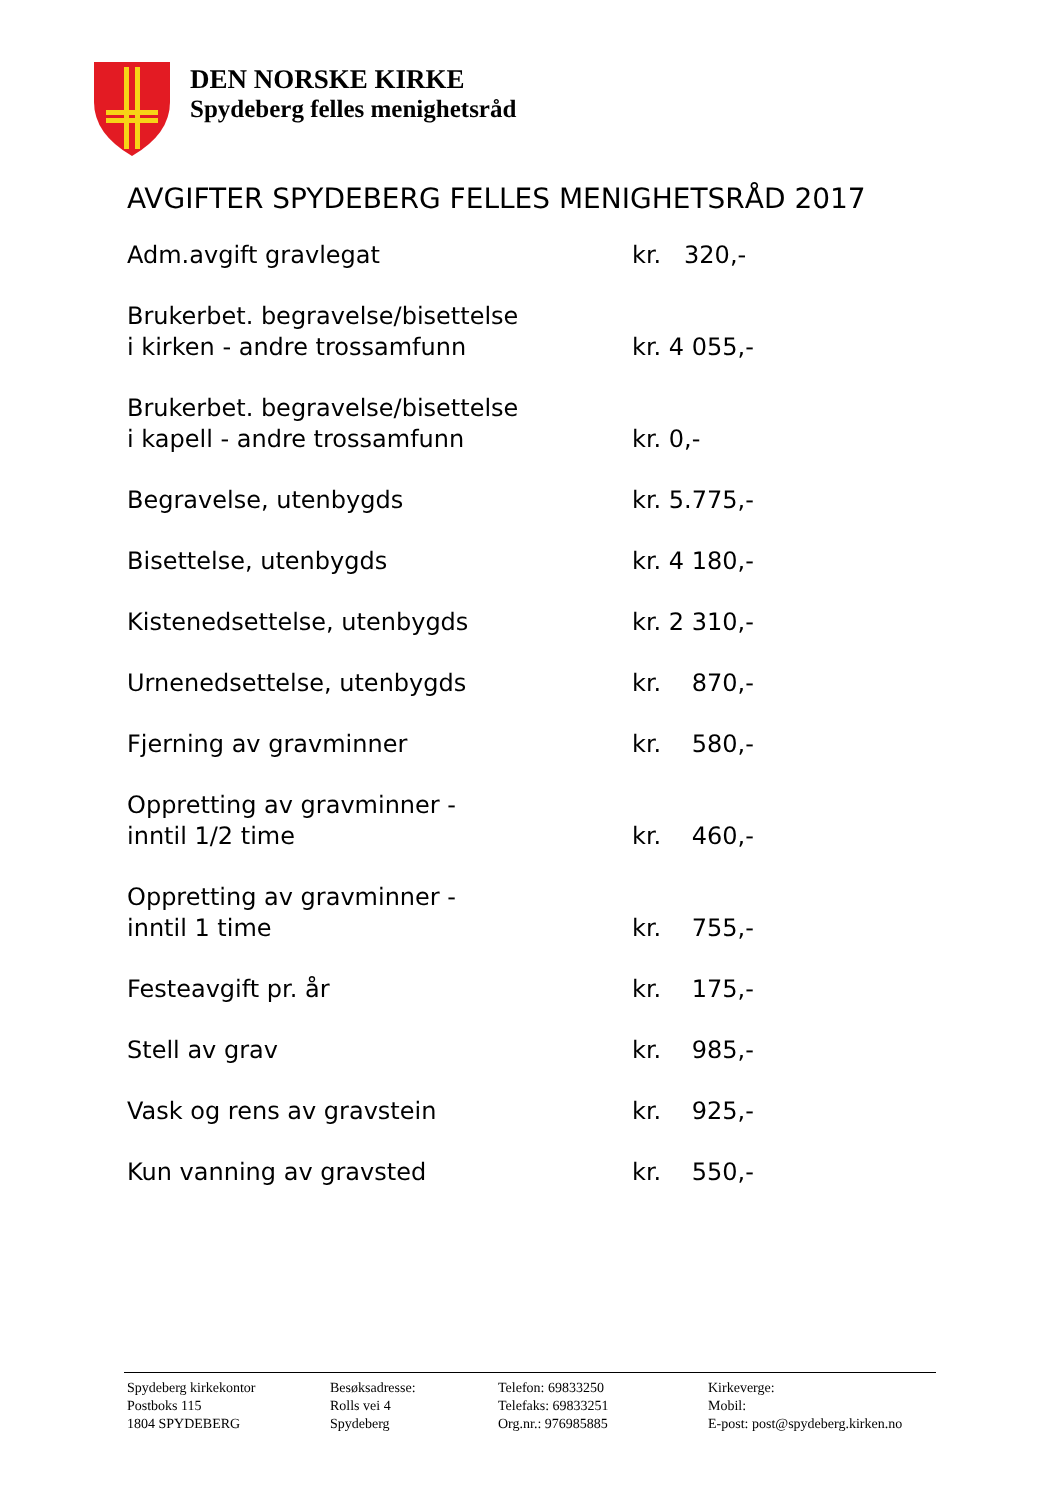DEN NORSKE KIRKE
Spydeberg felles menighetsråd
AVGIFTER SPYDEBERG FELLES MENIGHETSRÅD 2017
| Adm.avgift gravlegat | kr. 320,- |
| Brukerbet. begravelse/bisettelse i kirken - andre trossamfunn | kr. 4 055,- |
| Brukerbet. begravelse/bisettelse i kapell - andre trossamfunn | kr. 0,- |
| Begravelse, utenbygds | kr. 5.775,- |
| Bisettelse, utenbygds | kr. 4 180,- |
| Kistenedsettelse, utenbygds | kr. 2 310,- |
| Urnenedsettelse, utenbygds | kr. 870,- |
| Fjerning av gravminner | kr. 580,- |
| Oppretting av gravminner - inntil 1/2 time | kr. 460,- |
| Oppretting av gravminner - inntil 1 time | kr. 755,- |
| Festeavgift pr. år | kr. 175,- |
| Stell av grav | kr. 985,- |
| Vask og rens av gravstein | kr. 925,- |
| Kun vanning av gravsted | kr. 550,- |
| Spydeberg kirkekontor Postboks 115 1804 SPYDEBERG | Besøksadresse: Rolls vei 4 Spydeberg | Telefon: 69833250 Telefaks: 69833251 Org.nr.: 976985885 | Kirkeverge: Mobil: E-post: post@spydeberg.kirken.no |